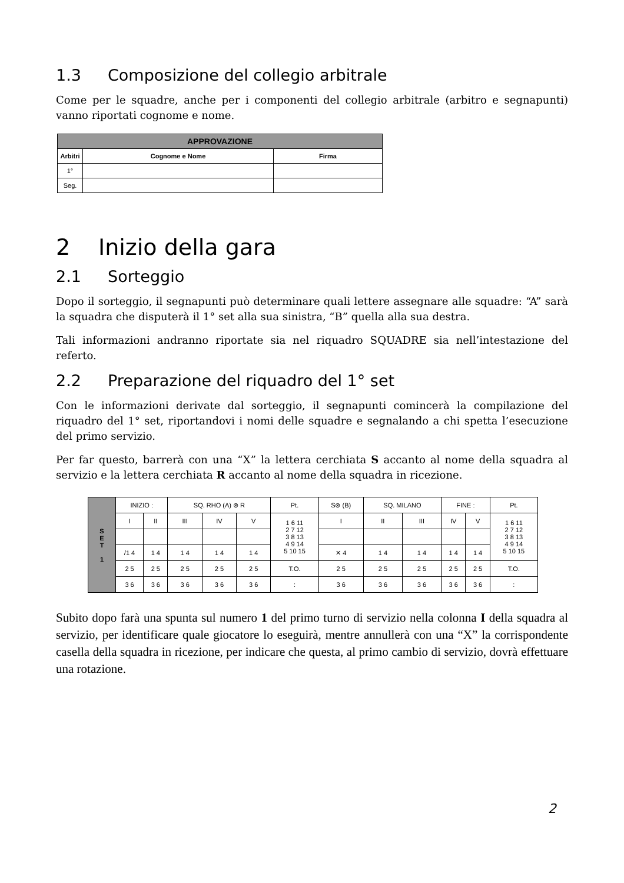1.3 Composizione del collegio arbitrale
Come per le squadre, anche per i componenti del collegio arbitrale (arbitro e segnapunti) vanno riportati cognome e nome.
| APPROVAZIONE | | |
| --- | --- | --- |
| Arbitri | Cognome e Nome | Firma |
| 1° | | |
| Seg. | | |
2 Inizio della gara
2.1 Sorteggio
Dopo il sorteggio, il segnapunti può determinare quali lettere assegnare alle squadre: “A” sarà la squadra che disputerà il 1° set alla sua sinistra, “B” quella alla sua destra.
Tali informazioni andranno riportate sia nel riquadro SQUADRE sia nell’intestazione del referto.
2.2 Preparazione del riquadro del 1° set
Con le informazioni derivate dal sorteggio, il segnapunti comincerà la compilazione del riquadro del 1° set, riportandovi i nomi delle squadre e segnalando a chi spetta l’esecuzione del primo servizio.
Per far questo, barrerà con una “X” la lettera cerchiata S accanto al nome della squadra al servizio e la lettera cerchiata R accanto al nome della squadra in ricezione.
| S E T 1 | INIZIO : | | SQ. RHO (A) ⊗ R | | | Pt. | S⊗ (B) | SQ. MILANO | | FINE : | | Pt. |
| | I | II | III | IV | V | 1 6 11 2 7 12 3 8 13 4 9 14 5 10 15 | I | II | III | IV | V | 1 6 11 2 7 12 3 8 13 4 9 14 5 10 15 |
| | /1 4 | 1 4 | 1 4 | 1 4 | 1 4 | | ✕ 4 | 1 4 | 1 4 | 1 4 | 1 4 | |
| | 2 5 | 2 5 | 2 5 | 2 5 | 2 5 | T.O. | 2 5 | 2 5 | 2 5 | 2 5 | 2 5 | T.O. |
| | 3 6 | 3 6 | 3 6 | 3 6 | 3 6 | : | 3 6 | 3 6 | 3 6 | 3 6 | 3 6 | : |
Subito dopo farà una spunta sul numero 1 del primo turno di servizio nella colonna I della squadra al servizio, per identificare quale giocatore lo eseguirà, mentre annullerà con una “X” la corrispondente casella della squadra in ricezione, per indicare che questa, al primo cambio di servizio, dovrà effettuare una rotazione.
2